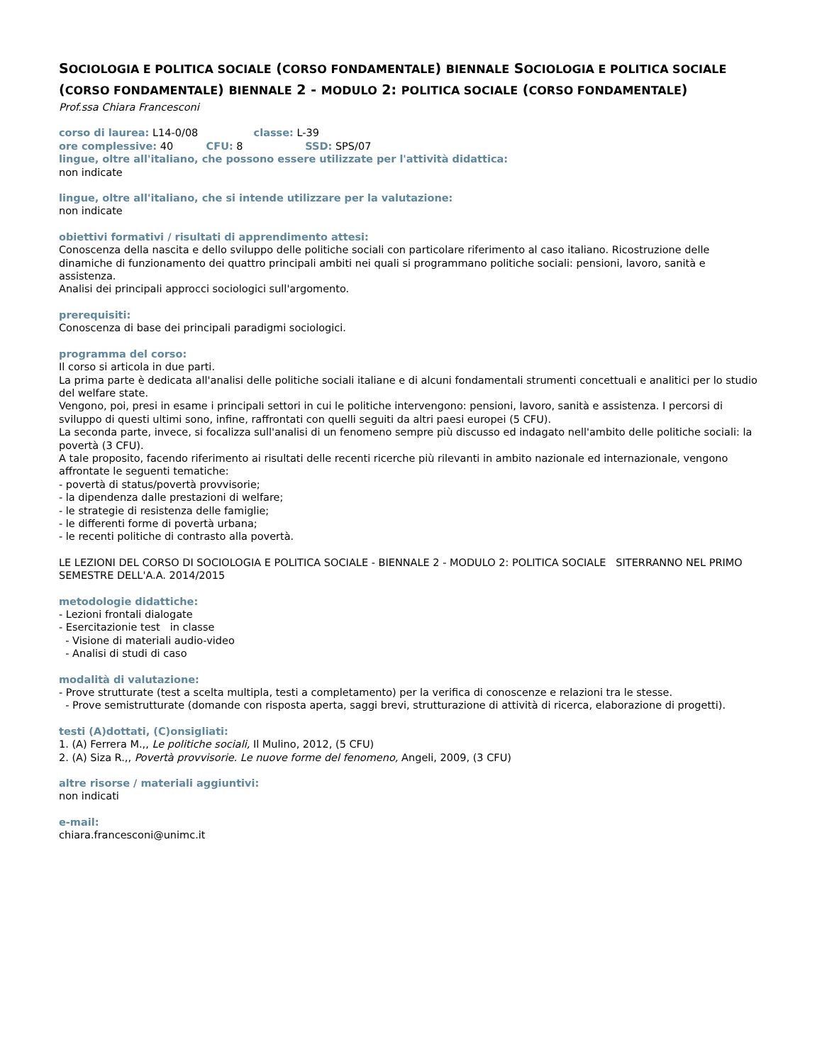SOCIOLOGIA E POLITICA SOCIALE (CORSO FONDAMENTALE) BIENNALE SOCIOLOGIA E POLITICA SOCIALE (CORSO FONDAMENTALE) BIENNALE 2 - MODULO 2: POLITICA SOCIALE (CORSO FONDAMENTALE)
Prof.ssa Chiara Francesconi
corso di laurea: L14-0/08 classe: L-39
ore complessive: 40 CFU: 8 SSD: SPS/07
lingue, oltre all'italiano, che possono essere utilizzate per l'attività didattica:
non indicate
lingue, oltre all'italiano, che si intende utilizzare per la valutazione:
non indicate
obiettivi formativi / risultati di apprendimento attesi:
Conoscenza della nascita e dello sviluppo delle politiche sociali con particolare riferimento al caso italiano. Ricostruzione delle dinamiche di funzionamento dei quattro principali ambiti nei quali si programmano politiche sociali: pensioni, lavoro, sanità e assistenza.
Analisi dei principali approcci sociologici sull'argomento.
prerequisiti:
Conoscenza di base dei principali paradigmi sociologici.
programma del corso:
Il corso si articola in due parti.
La prima parte è dedicata all'analisi delle politiche sociali italiane e di alcuni fondamentali strumenti concettuali e analitici per lo studio del welfare state.
Vengono, poi, presi in esame i principali settori in cui le politiche intervengono: pensioni, lavoro, sanità e assistenza. I percorsi di sviluppo di questi ultimi sono, infine, raffrontati con quelli seguiti da altri paesi europei (5 CFU).
La seconda parte, invece, si focalizza sull'analisi di un fenomeno sempre più discusso ed indagato nell'ambito delle politiche sociali: la povertà (3 CFU).
A tale proposito, facendo riferimento ai risultati delle recenti ricerche più rilevanti in ambito nazionale ed internazionale, vengono affrontate le seguenti tematiche:
- povertà di status/povertà provvisorie;
- la dipendenza dalle prestazioni di welfare;
- le strategie di resistenza delle famiglie;
- le differenti forme di povertà urbana;
- le recenti politiche di contrasto alla povertà.
LE LEZIONI DEL CORSO DI SOCIOLOGIA E POLITICA SOCIALE - BIENNALE 2 - MODULO 2: POLITICA SOCIALE SITERRANNO NEL PRIMO SEMESTRE DELL'A.A. 2014/2015
metodologie didattiche:
- Lezioni frontali dialogate
- Esercitazionie test in classe
- Visione di materiali audio-video
- Analisi di studi di caso
modalità di valutazione:
- Prove strutturate (test a scelta multipla, testi a completamento) per la verifica di conoscenze e relazioni tra le stesse.
- Prove semistrutturate (domande con risposta aperta, saggi brevi, strutturazione di attività di ricerca, elaborazione di progetti).
testi (A)dottati, (C)onsigliati:
1. (A) Ferrera M.,, Le politiche sociali, Il Mulino, 2012, (5 CFU)
2. (A) Siza R.,, Povertà provvisorie. Le nuove forme del fenomeno, Angeli, 2009, (3 CFU)
altre risorse / materiali aggiuntivi:
non indicati
e-mail:
chiara.francesconi@unimc.it